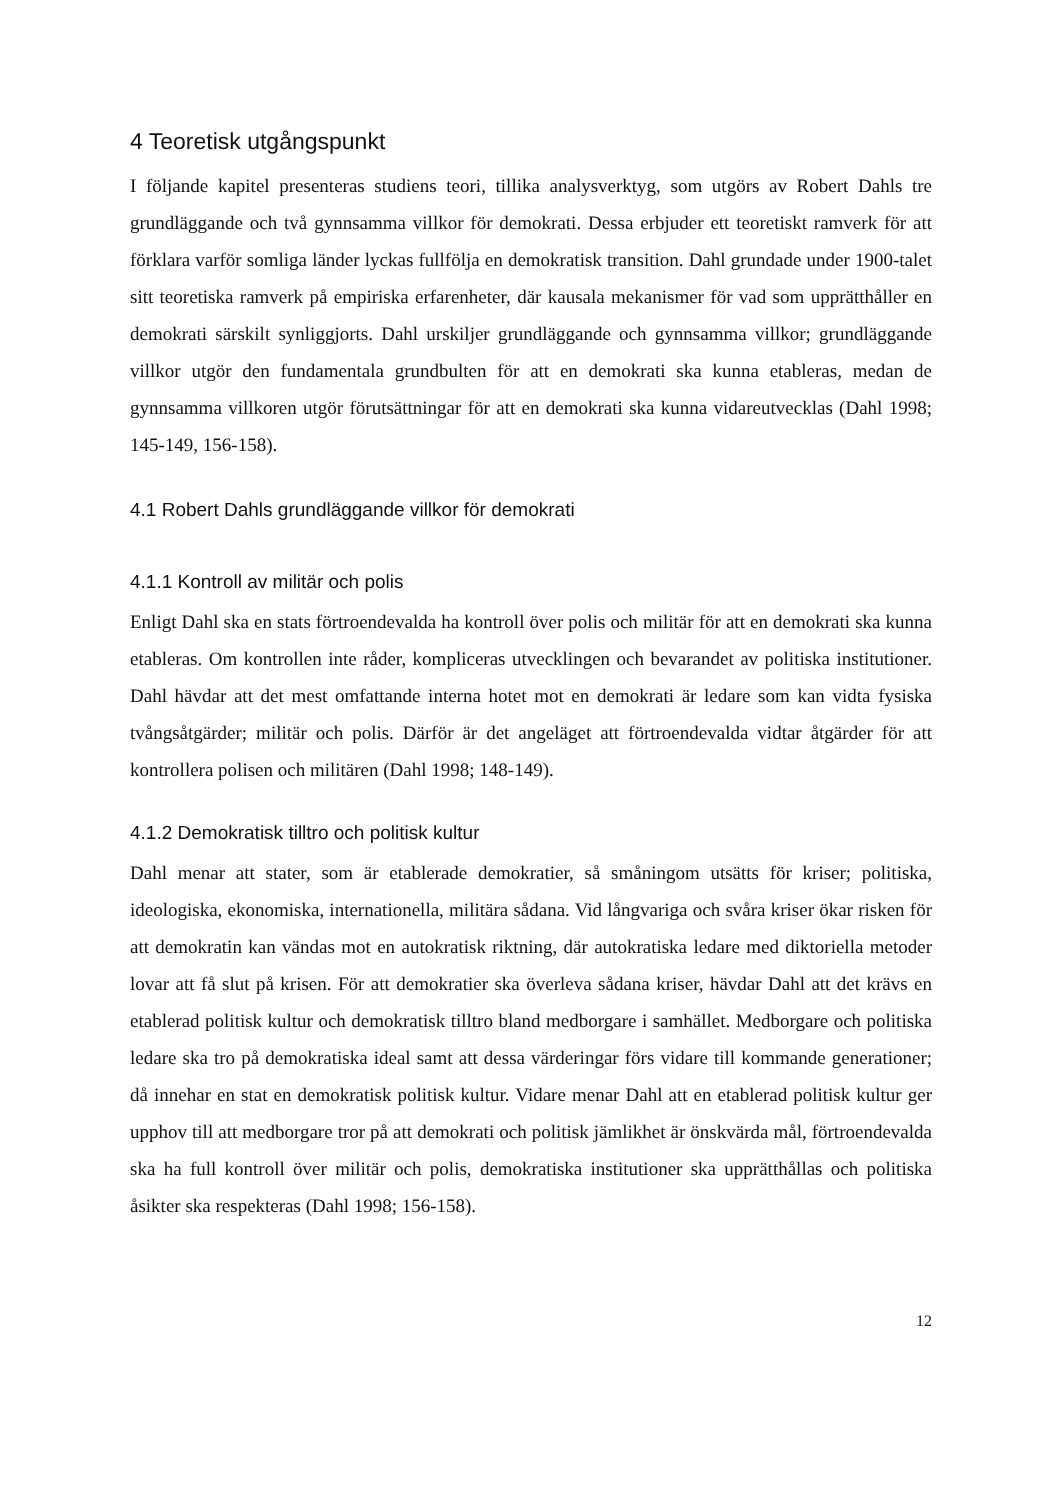4 Teoretisk utgångspunkt
I följande kapitel presenteras studiens teori, tillika analysverktyg, som utgörs av Robert Dahls tre grundläggande och två gynnsamma villkor för demokrati. Dessa erbjuder ett teoretiskt ramverk för att förklara varför somliga länder lyckas fullfölja en demokratisk transition. Dahl grundade under 1900-talet sitt teoretiska ramverk på empiriska erfarenheter, där kausala mekanismer för vad som upprätthåller en demokrati särskilt synliggjorts. Dahl urskiljer grundläggande och gynnsamma villkor; grundläggande villkor utgör den fundamentala grundbulten för att en demokrati ska kunna etableras, medan de gynnsamma villkoren utgör förutsättningar för att en demokrati ska kunna vidareutvecklas (Dahl 1998; 145-149, 156-158).
4.1 Robert Dahls grundläggande villkor för demokrati
4.1.1 Kontroll av militär och polis
Enligt Dahl ska en stats förtroendevalda ha kontroll över polis och militär för att en demokrati ska kunna etableras. Om kontrollen inte råder, kompliceras utvecklingen och bevarandet av politiska institutioner. Dahl hävdar att det mest omfattande interna hotet mot en demokrati är ledare som kan vidta fysiska tvångsåtgärder; militär och polis. Därför är det angeläget att förtroendevalda vidtar åtgärder för att kontrollera polisen och militären (Dahl 1998; 148-149).
4.1.2 Demokratisk tilltro och politisk kultur
Dahl menar att stater, som är etablerade demokratier, så småningom utsätts för kriser; politiska, ideologiska, ekonomiska, internationella, militära sådana. Vid långvariga och svåra kriser ökar risken för att demokratin kan vändas mot en autokratisk riktning, där autokratiska ledare med diktoriella metoder lovar att få slut på krisen. För att demokratier ska överleva sådana kriser, hävdar Dahl att det krävs en etablerad politisk kultur och demokratisk tilltro bland medborgare i samhället. Medborgare och politiska ledare ska tro på demokratiska ideal samt att dessa värderingar förs vidare till kommande generationer; då innehar en stat en demokratisk politisk kultur. Vidare menar Dahl att en etablerad politisk kultur ger upphov till att medborgare tror på att demokrati och politisk jämlikhet är önskvärda mål, förtroendevalda ska ha full kontroll över militär och polis, demokratiska institutioner ska upprätthållas och politiska åsikter ska respekteras (Dahl 1998; 156-158).
12